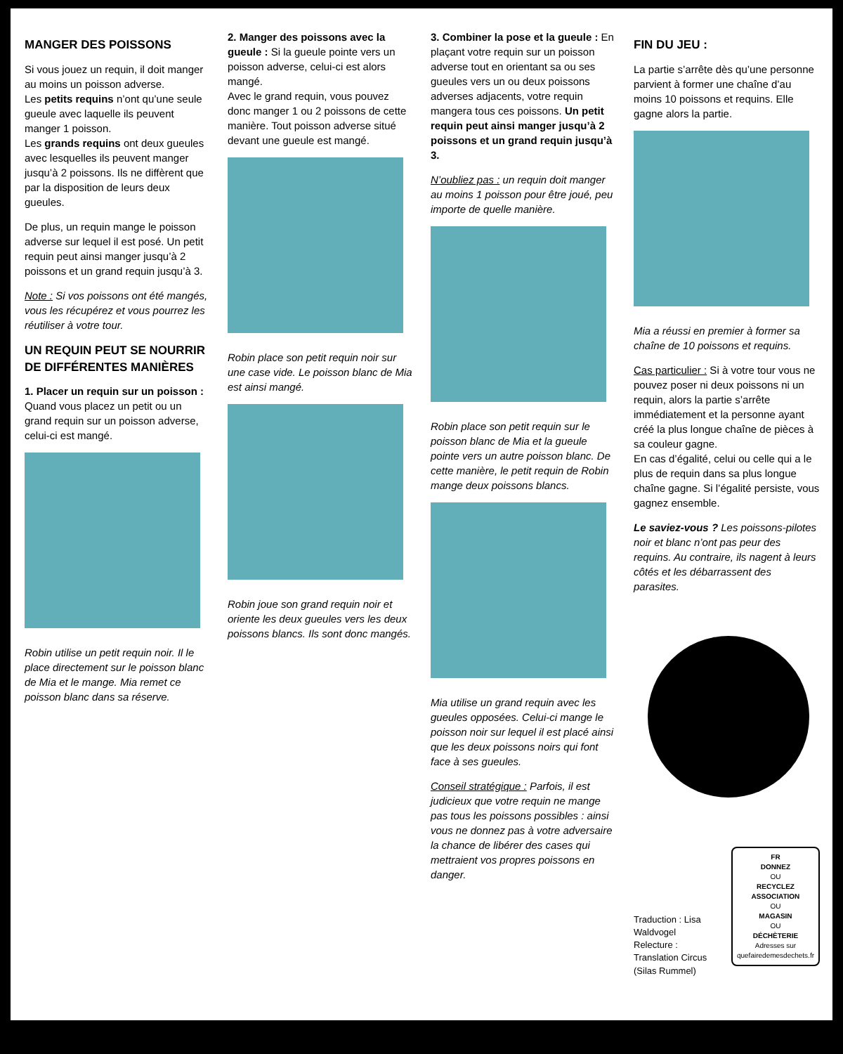MANGER DES POISSONS
Si vous jouez un requin, il doit manger au moins un poisson adverse.
Les petits requins n’ont qu’une seule gueule avec laquelle ils peuvent manger 1 poisson.
Les grands requins ont deux gueules avec lesquelles ils peuvent manger jusqu’à 2 poissons. Ils ne diffèrent que par la disposition de leurs deux gueules.
De plus, un requin mange le poisson adverse sur lequel il est posé. Un petit requin peut ainsi manger jusqu’à 2 poissons et un grand requin jusqu’à 3.
Note : Si vos poissons ont été mangés, vous les récupérez et vous pourrez les réutiliser à votre tour.
UN REQUIN PEUT SE NOURRIR DE DIFFÉRENTES MANIÈRES
1. Placer un requin sur un poisson : Quand vous placez un petit ou un grand requin sur un poisson adverse, celui-ci est mangé.
Robin utilise un petit requin noir. Il le place directement sur le poisson blanc de Mia et le mange. Mia remet ce poisson blanc dans sa réserve.
2. Manger des poissons avec la gueule : Si la gueule pointe vers un poisson adverse, celui-ci est alors mangé.
Avec le grand requin, vous pouvez donc manger 1 ou 2 poissons de cette manière. Tout poisson adverse situé devant une gueule est mangé.
Robin place son petit requin noir sur une case vide. Le poisson blanc de Mia est ainsi mangé.
Robin joue son grand requin noir et oriente les deux gueules vers les deux poissons blancs. Ils sont donc mangés.
3. Combiner la pose et la gueule : En plaçant votre requin sur un poisson adverse tout en orientant sa ou ses gueules vers un ou deux poissons adverses adjacents, votre requin mangera tous ces poissons. Un petit requin peut ainsi manger jusqu’à 2 poissons et un grand requin jusqu’à 3.
N’oubliez pas : un requin doit manger au moins 1 poisson pour être joué, peu importe de quelle manière.
Robin place son petit requin sur le poisson blanc de Mia et la gueule pointe vers un autre poisson blanc. De cette manière, le petit requin de Robin mange deux poissons blancs.
Mia utilise un grand requin avec les gueules opposées. Celui-ci mange le poisson noir sur lequel il est placé ainsi que les deux poissons noirs qui font face à ses gueules.
Conseil stratégique : Parfois, il est judicieux que votre requin ne mange pas tous les poissons possibles : ainsi vous ne donnez pas à votre adversaire la chance de libérer des cases qui mettraient vos propres poissons en danger.
FIN DU JEU :
La partie s’arrête dès qu’une personne parvient à former une chaîne d’au moins 10 poissons et requins. Elle gagne alors la partie.
Mia a réussi en premier à former sa chaîne de 10 poissons et requins.
Cas particulier : Si à votre tour vous ne pouvez poser ni deux poissons ni un requin, alors la partie s’arrête immédiatement et la personne ayant créé la plus longue chaîne de pièces à sa couleur gagne.
En cas d’égalité, celui ou celle qui a le plus de requin dans sa plus longue chaîne gagne. Si l’égalité persiste, vous gagnez ensemble.
Le saviez-vous ? Les poissons-pilotes noir et blanc n’ont pas peur des requins. Au contraire, ils nagent à leurs côtés et les débarrassent des parasites.
Traduction : Lisa Waldvogel
Relecture : Translation Circus (Silas Rummel)
FR
DONNEZ
OU
RECYCLEZ
ASSOCIATION
OU
MAGASIN
OU
DÉCHÈTERIE
Adresses sur quefairedemesdechets.fr